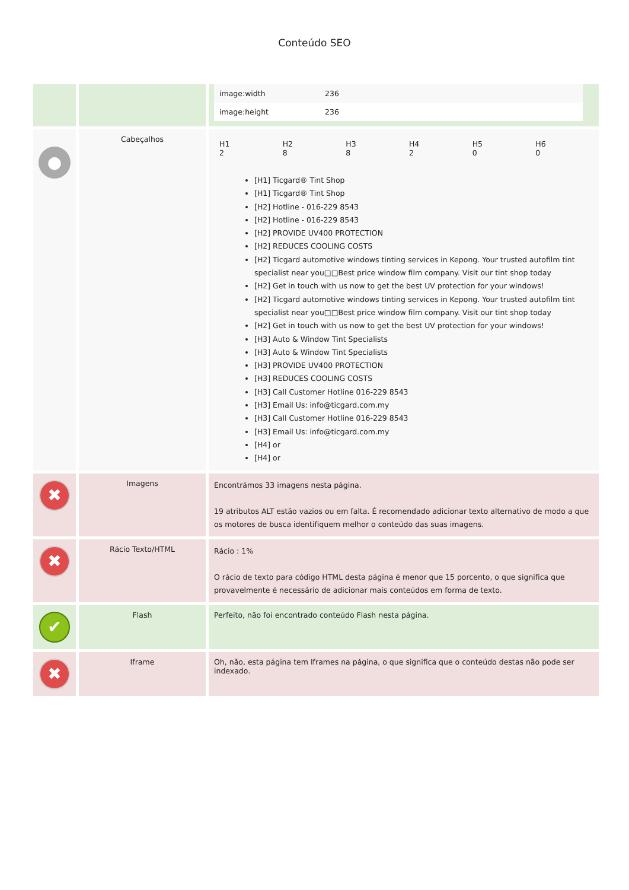Conteúdo SEO
| | | / image:width / 236 / / image:height / 236 / |
| ● | Cabeçalhos | / H1 2 / H2 8 / H3 8 / H4 2 / H5 0 / H6 0 / [H1] Ticgard® Tint Shop [H1] Ticgard® Tint Shop [H2] Hotline - 016-229 8543 [H2] Hotline - 016-229 8543 [H2] PROVIDE UV400 PROTECTION [H2] REDUCES COOLING COSTS [H2] Ticgard automotive windows tinting services in Kepong. Your trusted autofilm tint specialist near you□□Best price window film company. Visit our tint shop today [H2] Get in touch with us now to get the best UV protection for your windows! [H2] Ticgard automotive windows tinting services in Kepong. Your trusted autofilm tint specialist near you□□Best price window film company. Visit our tint shop today [H2] Get in touch with us now to get the best UV protection for your windows! [H3] Auto & Window Tint Specialists [H3] Auto & Window Tint Specialists [H3] PROVIDE UV400 PROTECTION [H3] REDUCES COOLING COSTS [H3] Call Customer Hotline 016-229 8543 [H3] Email Us: info@ticgard.com.my [H3] Call Customer Hotline 016-229 8543 [H3] Email Us: info@ticgard.com.my [H4] or [H4] or |
| ✖ | Imagens | Encontrámos 33 imagens nesta página. 19 atributos ALT estão vazios ou em falta. É recomendado adicionar texto alternativo de modo a que os motores de busca identifiquem melhor o conteúdo das suas imagens. |
| ✖ | Rácio Texto/HTML | Rácio : 1% O rácio de texto para código HTML desta página é menor que 15 porcento, o que significa que provavelmente é necessário de adicionar mais conteúdos em forma de texto. |
| ✔ | Flash | Perfeito, não foi encontrado conteúdo Flash nesta página. |
| ✖ | Iframe | Oh, não, esta página tem Iframes na página, o que significa que o conteúdo destas não pode ser indexado. |